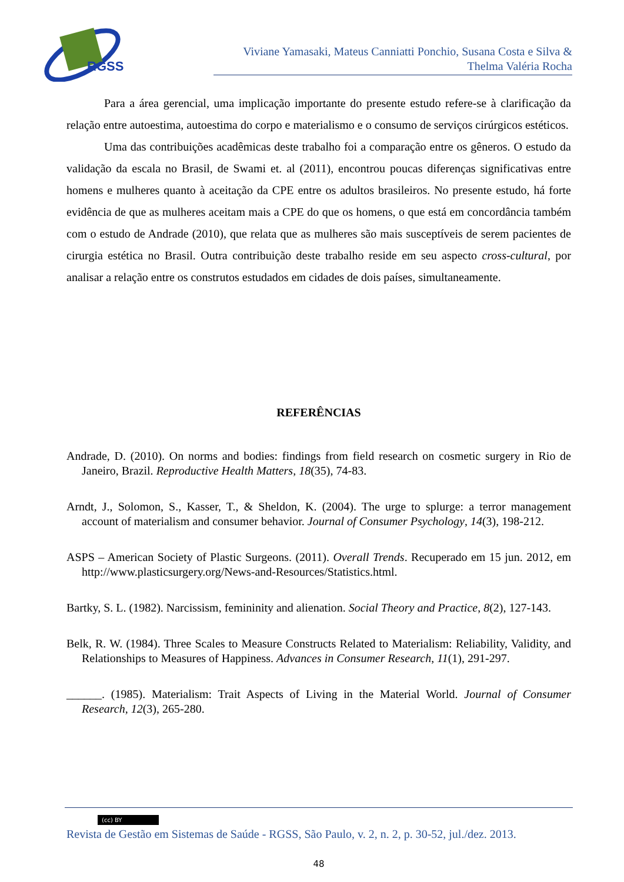RGSS
Viviane Yamasaki, Mateus Canniatti Ponchio, Susana Costa e Silva &
Thelma Valéria Rocha
Para a área gerencial, uma implicação importante do presente estudo refere-se à clarificação da relação entre autoestima, autoestima do corpo e materialismo e o consumo de serviços cirúrgicos estéticos.
Uma das contribuições acadêmicas deste trabalho foi a comparação entre os gêneros. O estudo da validação da escala no Brasil, de Swami et. al (2011), encontrou poucas diferenças significativas entre homens e mulheres quanto à aceitação da CPE entre os adultos brasileiros. No presente estudo, há forte evidência de que as mulheres aceitam mais a CPE do que os homens, o que está em concordância também com o estudo de Andrade (2010), que relata que as mulheres são mais susceptíveis de serem pacientes de cirurgia estética no Brasil. Outra contribuição deste trabalho reside em seu aspecto cross-cultural, por analisar a relação entre os construtos estudados em cidades de dois países, simultaneamente.
REFERÊNCIAS
Andrade, D. (2010). On norms and bodies: findings from field research on cosmetic surgery in Rio de Janeiro, Brazil. Reproductive Health Matters, 18(35), 74-83.
Arndt, J., Solomon, S., Kasser, T., & Sheldon, K. (2004). The urge to splurge: a terror management account of materialism and consumer behavior. Journal of Consumer Psychology, 14(3), 198-212.
ASPS – American Society of Plastic Surgeons. (2011). Overall Trends. Recuperado em 15 jun. 2012, em http://www.plasticsurgery.org/News-and-Resources/Statistics.html.
Bartky, S. L. (1982). Narcissism, femininity and alienation. Social Theory and Practice, 8(2), 127-143.
Belk, R. W. (1984). Three Scales to Measure Constructs Related to Materialism: Reliability, Validity, and Relationships to Measures of Happiness. Advances in Consumer Research, 11(1), 291-297.
______. (1985). Materialism: Trait Aspects of Living in the Material World. Journal of Consumer Research, 12(3), 265-280.
(cc) BY
Revista de Gestão em Sistemas de Saúde - RGSS, São Paulo, v. 2, n. 2, p. 30-52, jul./dez. 2013.
48